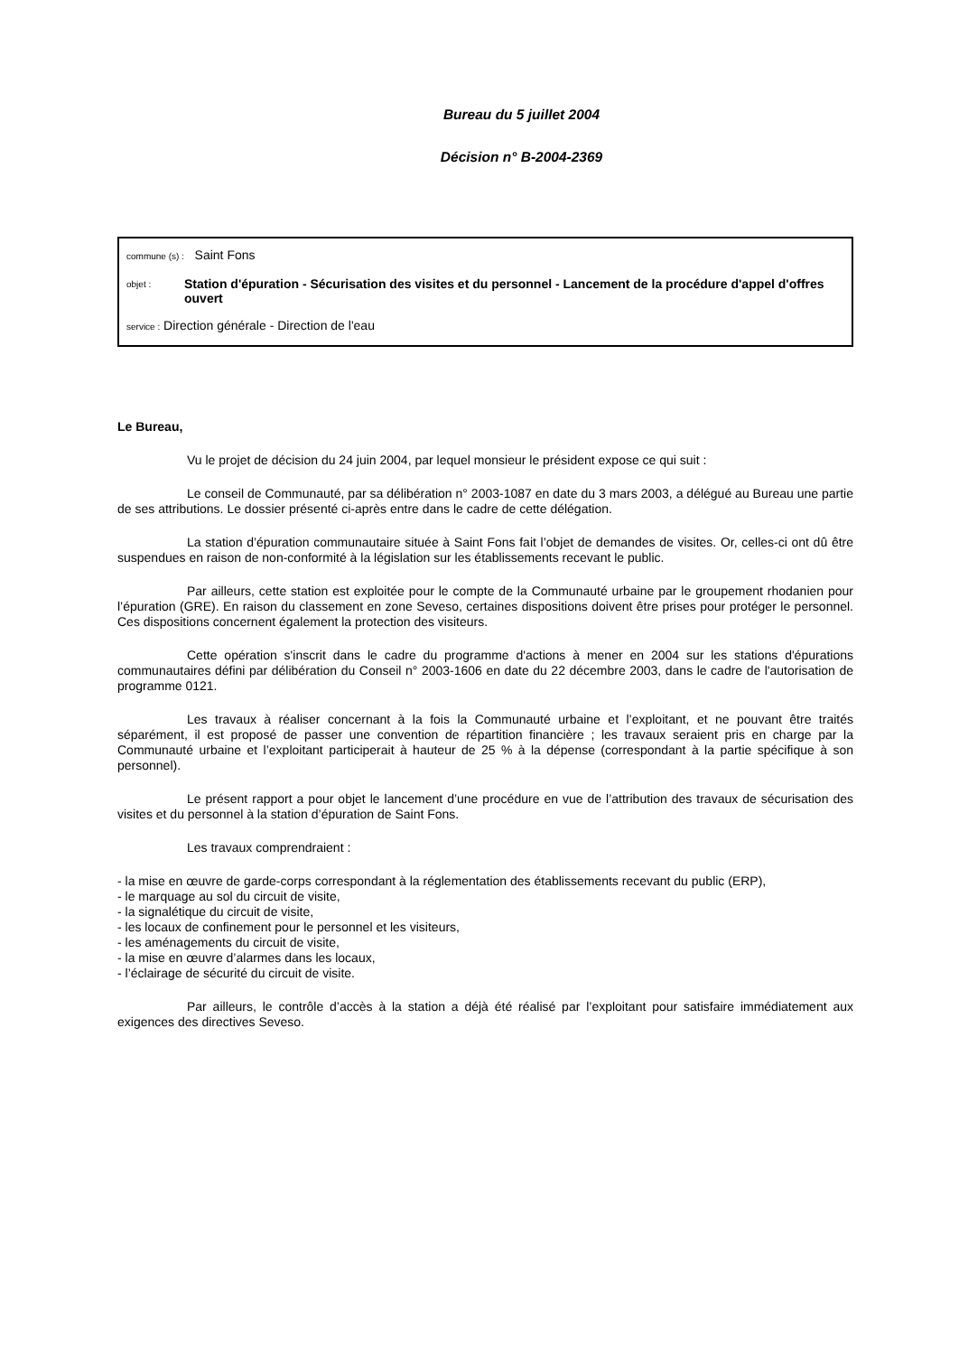Bureau du 5 juillet 2004
Décision n° B-2004-2369
commune (s) : Saint Fons
objet : Station d'épuration - Sécurisation des visites et du personnel - Lancement de la procédure d'appel d'offres ouvert
service : Direction générale - Direction de l'eau
Le Bureau,
Vu le projet de décision du 24 juin 2004, par lequel monsieur le président expose ce qui suit :
Le conseil de Communauté, par sa délibération n° 2003-1087 en date du 3 mars 2003, a délégué au Bureau une partie de ses attributions. Le dossier présenté ci-après entre dans le cadre de cette délégation.
La station d’épuration communautaire située à Saint Fons fait l’objet de demandes de visites. Or, celles-ci ont dû être suspendues en raison de non-conformité à la législation sur les établissements recevant le public.
Par ailleurs, cette station est exploitée pour le compte de la Communauté urbaine par le groupement rhodanien pour l’épuration (GRE). En raison du classement en zone Seveso, certaines dispositions doivent être prises pour protéger le personnel. Ces dispositions concernent également la protection des visiteurs.
Cette opération s'inscrit dans le cadre du programme d'actions à mener en 2004 sur les stations d'épurations communautaires défini par délibération du Conseil n° 2003-1606 en date du 22 décembre 2003, dans le cadre de l'autorisation de programme 0121.
Les travaux à réaliser concernant à la fois la Communauté urbaine et l’exploitant, et ne pouvant être traités séparément, il est proposé de passer une convention de répartition financière ; les travaux seraient pris en charge par la Communauté urbaine et l’exploitant participerait à hauteur de 25 % à la dépense (correspondant à la partie spécifique à son personnel).
Le présent rapport a pour objet le lancement d’une procédure en vue de l’attribution des travaux de sécurisation des visites et du personnel à la station d’épuration de Saint Fons.
Les travaux comprendraient :
- la mise en œuvre de garde-corps correspondant à la réglementation des établissements recevant du public (ERP),
- le marquage au sol du circuit de visite,
- la signalétique du circuit de visite,
- les locaux de confinement pour le personnel et les visiteurs,
- les aménagements du circuit de visite,
- la mise en œuvre d’alarmes dans les locaux,
- l’éclairage de sécurité du circuit de visite.
Par ailleurs, le contrôle d’accès à la station a déjà été réalisé par l’exploitant pour satisfaire immédiatement aux exigences des directives Seveso.